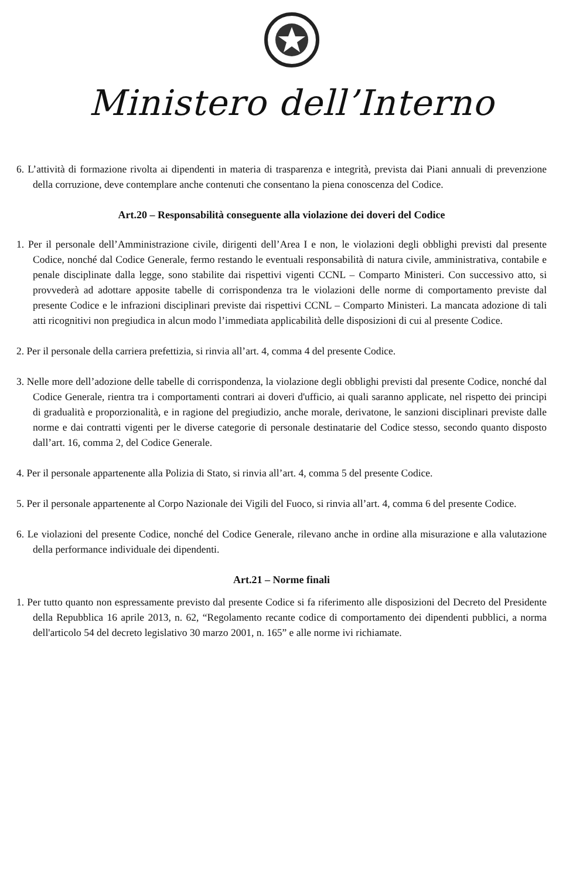Ministero dell’Interno
6. L’attività di formazione rivolta ai dipendenti in materia di trasparenza e integrità, prevista dai Piani annuali di prevenzione della corruzione, deve contemplare anche contenuti che consentano la piena conoscenza del Codice.
Art.20 – Responsabilità conseguente alla violazione dei doveri del Codice
1. Per il personale dell’Amministrazione civile, dirigenti dell’Area I e non, le violazioni degli obblighi previsti dal presente Codice, nonché dal Codice Generale, fermo restando le eventuali responsabilità di natura civile, amministrativa, contabile e penale disciplinate dalla legge, sono stabilite dai rispettivi vigenti CCNL – Comparto Ministeri. Con successivo atto, si provvederà ad adottare apposite tabelle di corrispondenza tra le violazioni delle norme di comportamento previste dal presente Codice e le infrazioni disciplinari previste dai rispettivi CCNL – Comparto Ministeri. La mancata adozione di tali atti ricognitivi non pregiudica in alcun modo l’immediata applicabilità delle disposizioni di cui al presente Codice.
2. Per il personale della carriera prefettizia, si rinvia all’art. 4, comma 4 del presente Codice.
3. Nelle more dell’adozione delle tabelle di corrispondenza, la violazione degli obblighi previsti dal presente Codice, nonché dal Codice Generale, rientra tra i comportamenti contrari ai doveri d'ufficio, ai quali saranno applicate, nel rispetto dei principi di gradualità e proporzionalità, e in ragione del pregiudizio, anche morale, derivatone, le sanzioni disciplinari previste dalle norme e dai contratti vigenti per le diverse categorie di personale destinatarie del Codice stesso, secondo quanto disposto dall’art. 16, comma 2, del Codice Generale.
4. Per il personale appartenente alla Polizia di Stato, si rinvia all’art. 4, comma 5 del presente Codice.
5. Per il personale appartenente al Corpo Nazionale dei Vigili del Fuoco, si rinvia all’art. 4, comma 6 del presente Codice.
6. Le violazioni del presente Codice, nonché del Codice Generale, rilevano anche in ordine alla misurazione e alla valutazione della performance individuale dei dipendenti.
Art.21 – Norme finali
1. Per tutto quanto non espressamente previsto dal presente Codice si fa riferimento alle disposizioni del Decreto del Presidente della Repubblica 16 aprile 2013, n. 62, “Regolamento recante codice di comportamento dei dipendenti pubblici, a norma dell'articolo 54 del decreto legislativo 30 marzo 2001, n. 165” e alle norme ivi richiamate.